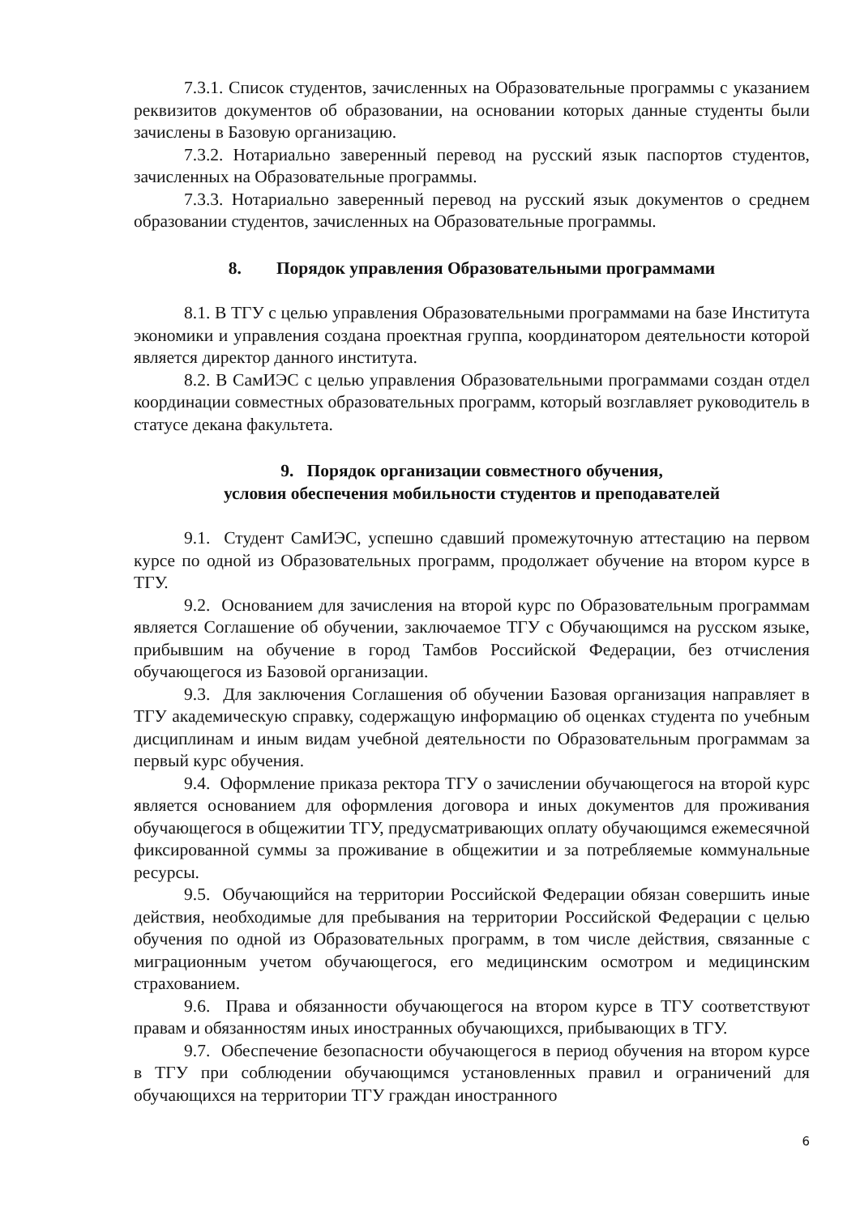7.3.1. Список студентов, зачисленных на Образовательные программы с указанием реквизитов документов об образовании, на основании которых данные студенты были зачислены в Базовую организацию.
7.3.2. Нотариально заверенный перевод на русский язык паспортов студентов, зачисленных на Образовательные программы.
7.3.3. Нотариально заверенный перевод на русский язык документов о среднем образовании студентов, зачисленных на Образовательные программы.
8. Порядок управления Образовательными программами
8.1. В ТГУ с целью управления Образовательными программами на базе Института экономики и управления создана проектная группа, координатором деятельности которой является директор данного института.
8.2. В СамИЭС с целью управления Образовательными программами создан отдел координации совместных образовательных программ, который возглавляет руководитель в статусе декана факультета.
9. Порядок организации совместного обучения,
условия обеспечения мобильности студентов и преподавателей
9.1. Студент СамИЭС, успешно сдавший промежуточную аттестацию на первом курсе по одной из Образовательных программ, продолжает обучение на втором курсе в ТГУ.
9.2. Основанием для зачисления на второй курс по Образовательным программам является Соглашение об обучении, заключаемое ТГУ с Обучающимся на русском языке, прибывшим на обучение в город Тамбов Российской Федерации, без отчисления обучающегося из Базовой организации.
9.3. Для заключения Соглашения об обучении Базовая организация направляет в ТГУ академическую справку, содержащую информацию об оценках студента по учебным дисциплинам и иным видам учебной деятельности по Образовательным программам за первый курс обучения.
9.4. Оформление приказа ректора ТГУ о зачислении обучающегося на второй курс является основанием для оформления договора и иных документов для проживания обучающегося в общежитии ТГУ, предусматривающих оплату обучающимся ежемесячной фиксированной суммы за проживание в общежитии и за потребляемые коммунальные ресурсы.
9.5. Обучающийся на территории Российской Федерации обязан совершить иные действия, необходимые для пребывания на территории Российской Федерации с целью обучения по одной из Образовательных программ, в том числе действия, связанные с миграционным учетом обучающегося, его медицинским осмотром и медицинским страхованием.
9.6. Права и обязанности обучающегося на втором курсе в ТГУ соответствуют правам и обязанностям иных иностранных обучающихся, прибывающих в ТГУ.
9.7. Обеспечение безопасности обучающегося в период обучения на втором курсе в ТГУ при соблюдении обучающимся установленных правил и ограничений для обучающихся на территории ТГУ граждан иностранного
6